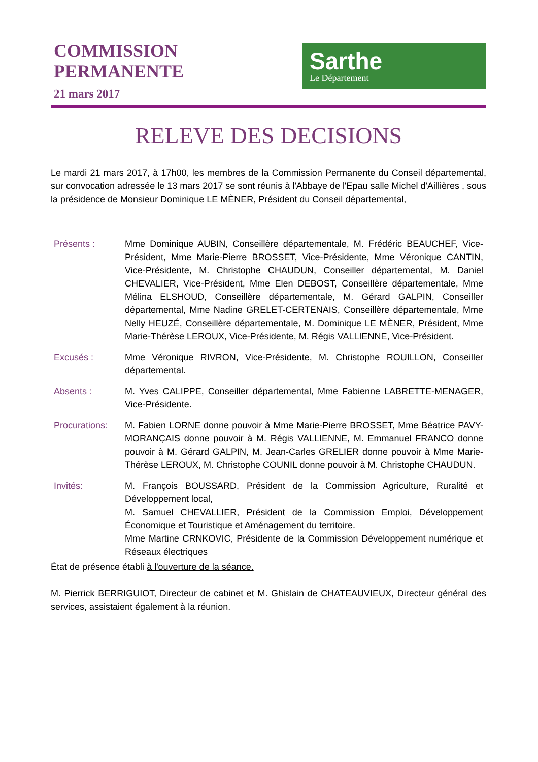COMMISSION
PERMANENTE
21 mars 2017
Sarthe
Le Département
RELEVE DES DECISIONS
Le mardi 21 mars 2017, à 17h00, les membres de la Commission Permanente du Conseil départemental, sur convocation adressée le 13 mars 2017 se sont réunis à l'Abbaye de l'Epau salle Michel d'Aillières , sous la présidence de Monsieur Dominique LE MÈNER, Président du Conseil départemental,
Présents : Mme Dominique AUBIN, Conseillère départementale, M. Frédéric BEAUCHEF, Vice-Président, Mme Marie-Pierre BROSSET, Vice-Présidente, Mme Véronique CANTIN, Vice-Présidente, M. Christophe CHAUDUN, Conseiller départemental, M. Daniel CHEVALIER, Vice-Président, Mme Elen DEBOST, Conseillère départementale, Mme Mélina ELSHOUD, Conseillère départementale, M. Gérard GALPIN, Conseiller départemental, Mme Nadine GRELET-CERTENAIS, Conseillère départementale, Mme Nelly HEUZÉ, Conseillère départementale, M. Dominique LE MÈNER, Président, Mme Marie-Thérèse LEROUX, Vice-Présidente, M. Régis VALLIENNE, Vice-Président.
Excusés : Mme Véronique RIVRON, Vice-Présidente, M. Christophe ROUILLON, Conseiller départemental.
Absents : M. Yves CALIPPE, Conseiller départemental, Mme Fabienne LABRETTE-MENAGER, Vice-Présidente.
Procurations:
M. Fabien LORNE donne pouvoir à Mme Marie-Pierre BROSSET, Mme Béatrice PAVY-MORANÇAIS donne pouvoir à M. Régis VALLIENNE, M. Emmanuel FRANCO donne pouvoir à M. Gérard GALPIN, M. Jean-Carles GRELIER donne pouvoir à Mme Marie-Thérèse LEROUX, M. Christophe COUNIL donne pouvoir à M. Christophe CHAUDUN.
Invités: M. François BOUSSARD, Président de la Commission Agriculture, Ruralité et Développement local,
M. Samuel CHEVALLIER, Président de la Commission Emploi, Développement Économique et Touristique et Aménagement du territoire.
Mme Martine CRNKOVIC, Présidente de la Commission Développement numérique et Réseaux électriques
État de présence établi à l'ouverture de la séance.
M. Pierrick BERRIGUIOT, Directeur de cabinet et M. Ghislain de CHATEAUVIEUX, Directeur général des services, assistaient également à la réunion.